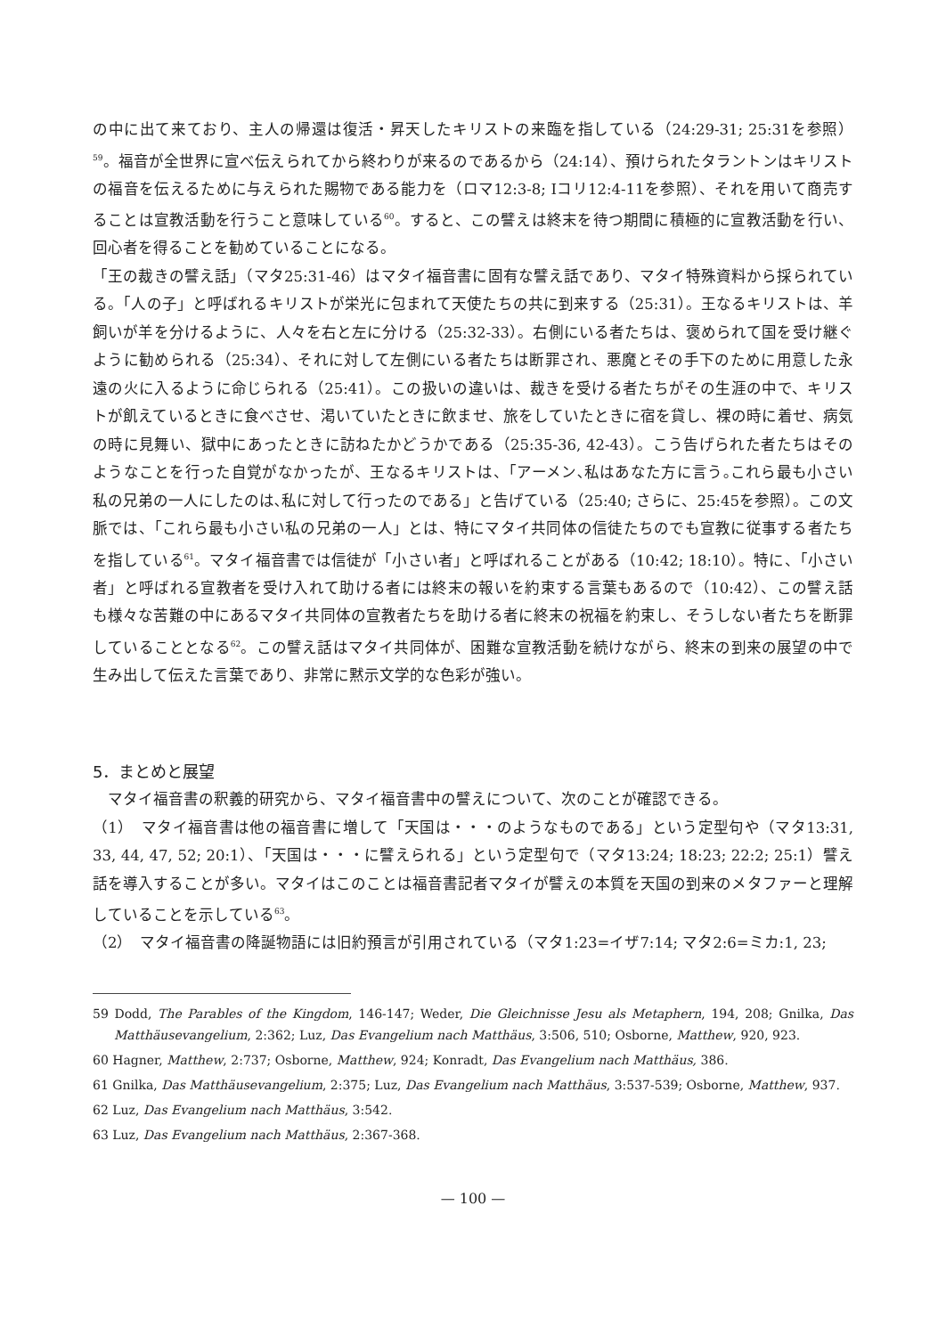の中に出て来ており、主人の帰還は復活・昇天したキリストの来臨を指している（24:29-31; 25:31を参照）<sup>59</sup>。福音が全世界に宣べ伝えられてから終わりが来るのであるから（24:14）、預けられたタラントンはキリストの福音を伝えるために与えられた賜物である能力を（ロマ12:3-8; Iコリ12:4-11を参照）、それを用いて商売することは宣教活動を行うこと意味している<sup>60</sup>。すると、この譬えは終末を待つ期間に積極的に宣教活動を行い、回心者を得ることを勧めていることになる。
「王の裁きの譬え話」（マタ25:31-46）はマタイ福音書に固有な譬え話であり、マタイ特殊資料から採られている。「人の子」と呼ばれるキリストが栄光に包まれて天使たちの共に到来する（25:31）。王なるキリストは、羊飼いが羊を分けるように、人々を右と左に分ける（25:32-33）。右側にいる者たちは、褒められて国を受け継ぐように勧められる（25:34）、それに対して左側にいる者たちは断罪され、悪魔とその手下のために用意した永遠の火に入るように命じられる（25:41）。この扱いの違いは、裁きを受ける者たちがその生涯の中で、キリストが飢えているときに食べさせ、渇いていたときに飲ませ、旅をしていたときに宿を貸し、裸の時に着せ、病気の時に見舞い、獄中にあったときに訪ねたかどうかである（25:35-36, 42-43）。こう告げられた者たちはそのようなことを行った自覚がなかったが、王なるキリストは、「アーメン､私はあなた方に言う｡これら最も小さい私の兄弟の一人にしたのは､私に対して行ったのである」と告げている（25:40; さらに、25:45を参照）。この文脈では、「これら最も小さい私の兄弟の一人」とは、特にマタイ共同体の信徒たちのでも宣教に従事する者たちを指している<sup>61</sup>。マタイ福音書では信徒が「小さい者」と呼ばれることがある（10:42; 18:10）。特に、「小さい者」と呼ばれる宣教者を受け入れて助ける者には終末の報いを約束する言葉もあるので（10:42）、この譬え話も様々な苦難の中にあるマタイ共同体の宣教者たちを助ける者に終末の祝福を約束し、そうしない者たちを断罪していることとなる<sup>62</sup>。この譬え話はマタイ共同体が、困難な宣教活動を続けながら、終末の到来の展望の中で生み出して伝えた言葉であり、非常に黙示文学的な色彩が強い。
5．まとめと展望
　マタイ福音書の釈義的研究から、マタイ福音書中の譬えについて、次のことが確認できる。
（1）　マタイ福音書は他の福音書に増して「天国は・・・のようなものである」という定型句や（マタ13:31, 33, 44, 47, 52; 20:1）、「天国は・・・に譬えられる」という定型句で（マタ13:24; 18:23; 22:2; 25:1）譬え話を導入することが多い。マタイはこのことは福音書記者マタイが譬えの本質を天国の到来のメタファーと理解していることを示している<sup>63</sup>。
（2）　マタイ福音書の降誕物語には旧約預言が引用されている（マタ1:23=イザ7:14; マタ2:6=ミカ:1, 23;
59 Dodd, The Parables of the Kingdom, 146-147; Weder, Die Gleichnisse Jesu als Metaphern, 194, 208; Gnilka, Das Matthäusevangelium, 2:362; Luz, Das Evangelium nach Matthäus, 3:506, 510; Osborne, Matthew, 920, 923.
60 Hagner, Matthew, 2:737; Osborne, Matthew, 924; Konradt, Das Evangelium nach Matthäus, 386.
61 Gnilka, Das Matthäusevangelium, 2:375; Luz, Das Evangelium nach Matthäus, 3:537-539; Osborne, Matthew, 937.
62 Luz, Das Evangelium nach Matthäus, 3:542.
63 Luz, Das Evangelium nach Matthäus, 2:367-368.
— 100 —